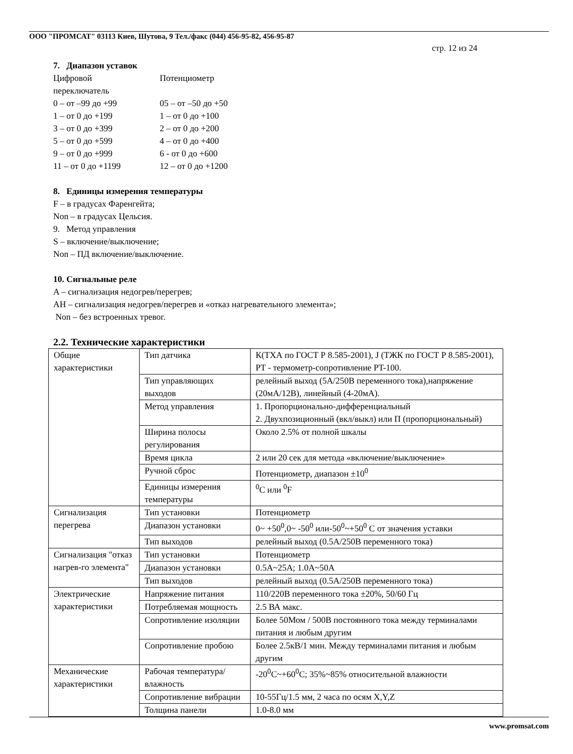ООО "ПРОМСАТ" 03113 Киев, Шутова, 9 Тел./факс (044) 456-95-82, 456-95-87
стр. 12 из 24
7. Диапазон уставок
Цифровой
переключатель
Потенциометр
0 – от –99 до +99
05 – от –50 до +50
1 – от 0 до +199
1 – от 0 до +100
3 – от 0 до +399
2 – от 0 до +200
5 – от 0 до +599
4 – от 0 до +400
9 – от 0 до +999
6 - от 0 до +600
11 – от 0 до +1199
12 – от 0 до +1200
8. Единицы измерения температуры
F – в градусах Фаренгейта;
Non – в градусах Цельсия.
9. Метод управления
S – включение/выключение;
Non – ПД включение/выключение.
10. Сигнальные реле
A – сигнализация недогрев/перегрев;
AH – сигнализация недогрев/перегрев и «отказ нагревательного элемента»;
Non – без встроенных тревог.
2.2. Технические характеристики
| Общие характеристики | Тип датчика | К(ТХА по ГОСТ Р 8.585-2001), J (ТЖК по ГОСТ Р 8.585-2001), PT - термометр-сопротивление PT-100. |
| | Тип управляющих выходов | релейный выход (5А/250В переменного тока),напряжение (20мА/12В), линейный (4-20мА). |
| | Метод управления | 1. Пропорционально-дифференциальный 2. Двухпозиционный (вкл/выкл) или П (пропорциональный) |
| | Ширина полосы регулирования | Около 2.5% от полной шкалы |
| | Время цикла | 2 или 20 сек для метода «включение/выключение» |
| | Ручной сброс | Потенциометр, диапазон ±10<sup>0</sup> |
| | Единицы измерения температуры | <sup>0</sup> С или <sup>0</sup>F |
| Сигнализация перегрева | Тип установки | Потенциометр |
| | Диапазон установки | 0~ +50<sup>0</sup>,0~ -50<sup>0</sup> или-50<sup>0</sup>~+50<sup>0</sup> С от значения уставки |
| | Тип выходов | релейный выход (0.5А/250В переменного тока) |
| Сигнализация "отказ нагрев-го элемента" | Тип установки | Потенциометр |
| | Диапазон установки | 0.5A~25A; 1.0A~50A |
| | Тип выходов | релейный выход (0.5А/250В переменного тока) |
| Электрические характеристики | Напряжение питания | 110/220В переменного тока ±20%, 50/60 Гц |
| | Потребляемая мощность | 2.5 ВА макс. |
| | Сопротивление изоляции | Более 50Мом / 500В постоянного тока между терминалами питания и любым другим |
| | Сопротивление пробою | Более 2.5кВ/1 мин. Между терминалами питания и любым другим |
| Механические характеристики | Рабочая температура/влажность | -20<sup>0</sup>С~+60<sup>0</sup>С; 35%~85% относительной влажности |
| | Сопротивление вибрации | 10-55Гц/1.5 мм, 2 часа по осям X,Y,Z |
| | Толщина панели | 1.0-8.0 мм |
www.promsat.com